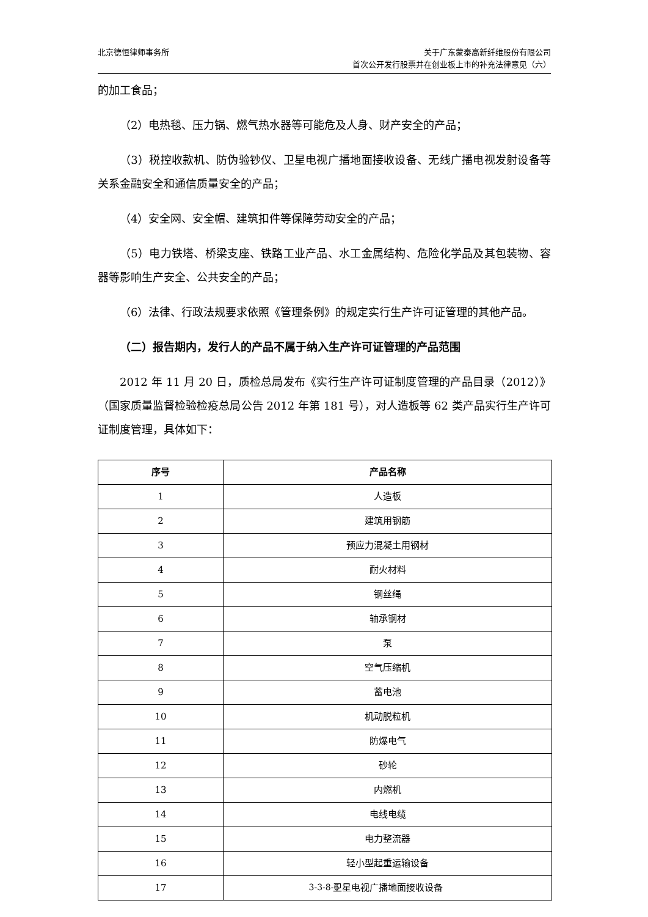北京德恒律师事务所 关于广东蒙泰高新纤维股份有限公司
首次公开发行股票并在创业板上市的补充法律意见（六）
的加工食品；
（2）电热毯、压力锅、燃气热水器等可能危及人身、财产安全的产品；
（3）税控收款机、防伪验钞仪、卫星电视广播地面接收设备、无线广播电视发射设备等关系金融安全和通信质量安全的产品；
（4）安全网、安全帽、建筑扣件等保障劳动安全的产品；
（5）电力铁塔、桥梁支座、铁路工业产品、水工金属结构、危险化学品及其包装物、容器等影响生产安全、公共安全的产品；
（6）法律、行政法规要求依照《管理条例》的规定实行生产许可证管理的其他产品。
（二）报告期内，发行人的产品不属于纳入生产许可证管理的产品范围
2012 年 11 月 20 日，质检总局发布《实行生产许可证制度管理的产品目录（2012）》（国家质量监督检验检疫总局公告 2012 年第 181 号），对人造板等 62 类产品实行生产许可证制度管理，具体如下：
| 序号 | 产品名称 |
| --- | --- |
| 1 | 人造板 |
| 2 | 建筑用钢筋 |
| 3 | 预应力混凝土用钢材 |
| 4 | 耐火材料 |
| 5 | 钢丝绳 |
| 6 | 轴承钢材 |
| 7 | 泵 |
| 8 | 空气压缩机 |
| 9 | 蓄电池 |
| 10 | 机动脱粒机 |
| 11 | 防爆电气 |
| 12 | 砂轮 |
| 13 | 内燃机 |
| 14 | 电线电缆 |
| 15 | 电力整流器 |
| 16 | 轻小型起重运输设备 |
| 17 | 卫星电视广播地面接收设备 |
3-3-8-6